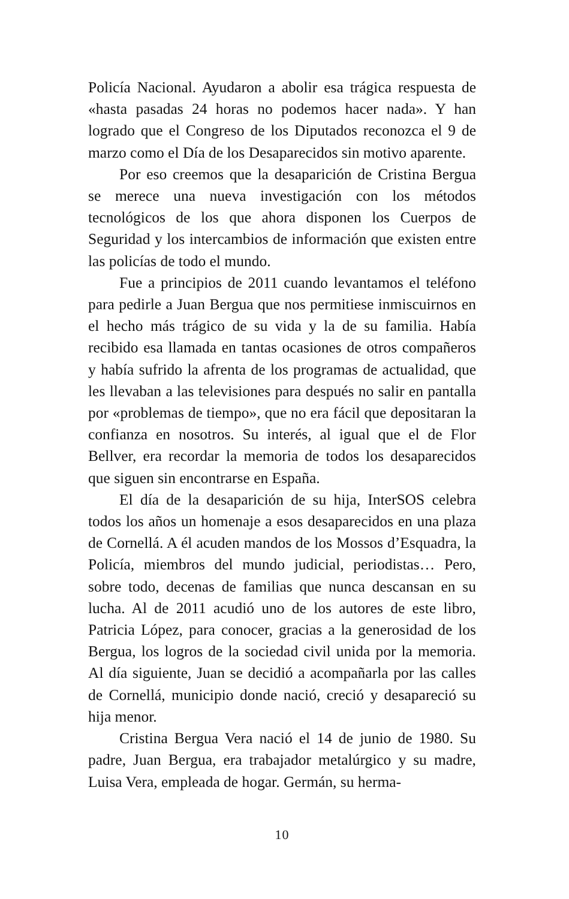Policía Nacional. Ayudaron a abolir esa trágica respuesta de «hasta pasadas 24 horas no podemos hacer nada». Y han logrado que el Congreso de los Diputados reconozca el 9 de marzo como el Día de los Desaparecidos sin motivo aparente.
Por eso creemos que la desaparición de Cristina Bergua se merece una nueva investigación con los métodos tecnológicos de los que ahora disponen los Cuerpos de Seguridad y los intercambios de información que existen entre las policías de todo el mundo.
Fue a principios de 2011 cuando levantamos el teléfono para pedirle a Juan Bergua que nos permitiese inmiscuirnos en el hecho más trágico de su vida y la de su familia. Había recibido esa llamada en tantas ocasiones de otros compañeros y había sufrido la afrenta de los programas de actualidad, que les llevaban a las televisiones para después no salir en pantalla por «problemas de tiempo», que no era fácil que depositaran la confianza en nosotros. Su interés, al igual que el de Flor Bellver, era recordar la memoria de todos los desaparecidos que siguen sin encontrarse en España.
El día de la desaparición de su hija, InterSOS celebra todos los años un homenaje a esos desaparecidos en una plaza de Cornellá. A él acuden mandos de los Mossos d’Esquadra, la Policía, miembros del mundo judicial, periodistas… Pero, sobre todo, decenas de familias que nunca descansan en su lucha. Al de 2011 acudió uno de los autores de este libro, Patricia López, para conocer, gracias a la generosidad de los Bergua, los logros de la sociedad civil unida por la memoria. Al día siguiente, Juan se decidió a acompañarla por las calles de Cornellá, municipio donde nació, creció y desapareció su hija menor.
Cristina Bergua Vera nació el 14 de junio de 1980. Su padre, Juan Bergua, era trabajador metalúrgico y su madre, Luisa Vera, empleada de hogar. Germán, su herma-
10